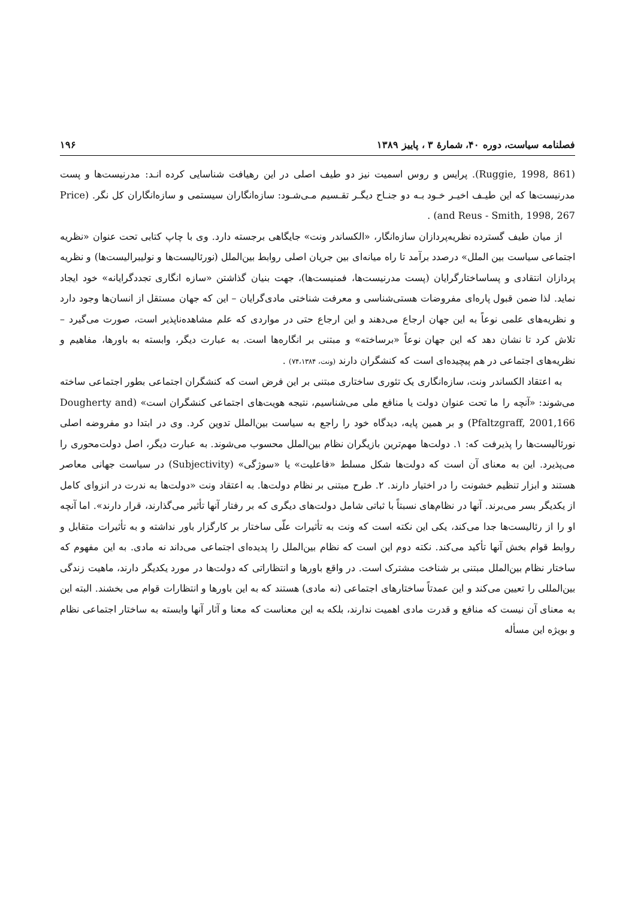فصلنامه سیاست، دوره ۴۰، شمارهٔ ۳ ، پاییز ۱۳۸۹ ۱۹۶
(Ruggie, 1998, 861). پرایس و روس اسمیت نیز دو طیف اصلی در این رهیافت شناسایی کرده انـد: مدرنیست‌ها و پست مدرنیست‌ها که این طیـف اخیـر خـود بـه دو جنـاح دیگـر تقـسیم مـی‌شـود: سازه‌انگاران سیستمی و سازه‌انگاران کل نگر. (Price and Reus - Smith, 1998, 267) .
از میان طیف گسترده نظریه‌پردازان سازه‌انگار، «الکساندر ونت» جایگاهی برجسته دارد. وی با چاپ کتابی تحت عنوان «نظریه اجتماعی سیاست بین الملل» درصدد برآمد تا راه میانه‌ای بین جریان اصلی روابط بین‌الملل (نورئالیست‌ها و نولیبرالیست‌ها) و نظریه پردازان انتقادی و پساساختارگرایان (پست مدرنیست‌ها، فمنیست‌ها)، جهت بنیان گذاشتن «سازه انگاری تجددگرایانه» خود ایجاد نماید. لذا ضمن قبول پاره‌ای مفروضات هستی‌شناسی و معرفت شناختی مادی‌گرایان – این که جهان مستقل از انسان‌ها وجود دارد و نظریه‌های علمی نوعاً به این جهان ارجاع می‌دهند و این ارجاع حتی در مواردی که علم مشاهده‌ناپذیر است، صورت می‌گیرد – تلاش کرد تا نشان دهد که این جهان نوعاً «برساخته» و مبتنی بر انگاره‌ها است. به عبارت دیگر، وابسته به باورها، مفاهیم و نظریه‌های اجتماعی در هم پیچیده‌ای است که کنشگران دارند (ونت، ۷۴،۱۳۸۴) .
به اعتقاد الکساندر ونت، سازه‌انگاری یک تئوری ساختاری مبتنی بر این فرض است که کنشگران اجتماعی بطور اجتماعی ساخته می‌شوند: «آنچه را ما تحت عنوان دولت یا منافع ملی می‌شناسیم، نتیجه هویت‌های اجتماعی کنشگران است» (Dougherty and Pfaltzgraff, 2001,166) و بر همین پایه، دیدگاه خود را راجع به سیاست بین‌الملل تدوین کرد. وی در ابتدا دو مفروضه اصلی نورئالیست‌ها را پذیرفت که: ۱. دولت‌ها مهم‌ترین بازیگران نظام بین‌الملل محسوب می‌شوند. به عبارت دیگر، اصل دولت‌محوری را می‌پذیرد. این به معنای آن است که دولت‌ها شکل مسلط «فاعلیت» یا «سوژگی» (Subjectivity) در سیاست جهانی معاصر هستند و ابزار تنظیم خشونت را در اختیار دارند. ۲. طرح مبتنی بر نظام دولت‌ها. به اعتقاد ونت «دولت‌ها به ندرت در انزوای کامل از یکدیگر بسر می‌برند. آنها در نظام‌های نسبتاً با ثباتی شامل دولت‌های دیگری که بر رفتار آنها تأثیر می‌گذارند، قرار دارند». اما آنچه او را از رئالیست‌ها جدا می‌کند، یکی این نکته است که ونت به تأثیرات علّی ساختار بر کارگزار باور نداشته و به تأثیرات متقابل و روابط قوام بخش آنها تأکید می‌کند. نکته دوم این است که نظام بین‌الملل را پدیده‌ای اجتماعی می‌داند نه مادی. به این مفهوم که ساختار نظام بین‌الملل مبتنی بر شناخت مشترک است. در واقع باورها و انتظاراتی که دولت‌ها در مورد یکدیگر دارند، ماهیت زندگی بین‌المللی را تعیین می‌کند و این عمدتاً ساختارهای اجتماعی (نه مادی) هستند که به این باورها و انتظارات قوام می بخشند. البته این به معنای آن نیست که منافع و قدرت مادی اهمیت ندارند، بلکه به این معناست که معنا و آثار آنها وابسته به ساختار اجتماعی نظام و بویژه این مسأله